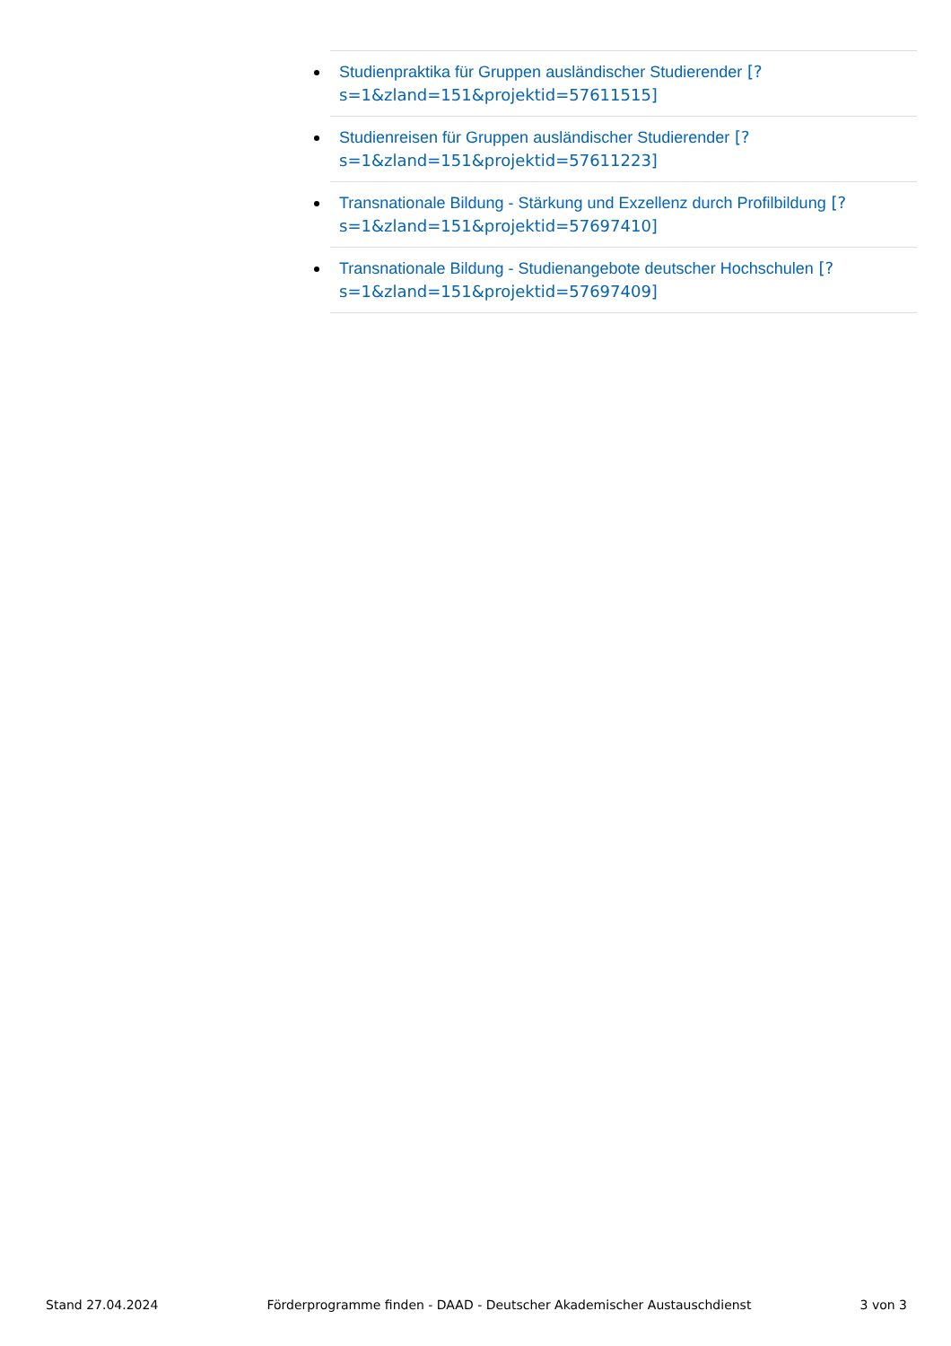Studienpraktika für Gruppen ausländischer Studierender [?s=1&zland=151&projektid=57611515]
Studienreisen für Gruppen ausländischer Studierender [?s=1&zland=151&projektid=57611223]
Transnationale Bildung - Stärkung und Exzellenz durch Profilbildung [?s=1&zland=151&projektid=57697410]
Transnationale Bildung - Studienangebote deutscher Hochschulen [?s=1&zland=151&projektid=57697409]
Stand 27.04.2024 Förderprogramme finden - DAAD - Deutscher Akademischer Austauschdienst 3 von 3